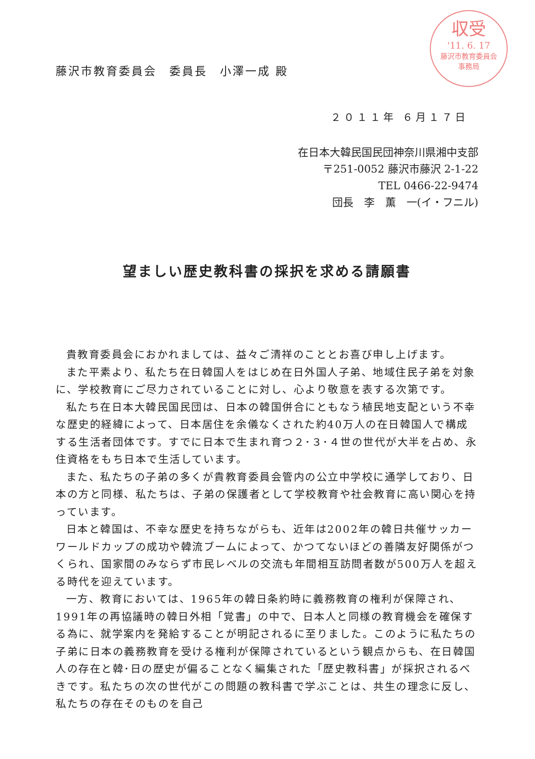収受
'11. 6. 17
藤沢市教育委員会
事務局
藤沢市教育委員会　委員長　小澤一成 殿
２０１１年 ６月１７日
在日本大韓民国民団神奈川県湘中支部
〒251-0052 藤沢市藤沢 2-1-22
TEL 0466-22-9474
団長　李　薫　一(イ・フニル)
望ましい歴史教科書の採択を求める請願書
貴教育委員会におかれましては、益々ご清祥のこととお喜び申し上げます。
また平素より、私たち在日韓国人をはじめ在日外国人子弟、地域住民子弟を対象に、学校教育にご尽力されていることに対し、心より敬意を表する次第です。
私たち在日本大韓民国民団は、日本の韓国併合にともなう植民地支配という不幸な歴史的経緯によって、日本居住を余儀なくされた約40万人の在日韓国人で構成する生活者団体です。すでに日本で生まれ育つ２･３･４世の世代が大半を占め、永住資格をもち日本で生活しています。
また、私たちの子弟の多くが貴教育委員会管内の公立中学校に通学しており、日本の方と同様、私たちは、子弟の保護者として学校教育や社会教育に高い関心を持っています。
日本と韓国は、不幸な歴史を持ちながらも、近年は2002年の韓日共催サッカーワールドカップの成功や韓流ブームによって、かつてないほどの善隣友好関係がつくられ、国家間のみならず市民レベルの交流も年間相互訪問者数が500万人を超える時代を迎えています。
一方、教育においては、1965年の韓日条約時に義務教育の権利が保障され、1991年の再協議時の韓日外相「覚書」の中で、日本人と同様の教育機会を確保する為に、就学案内を発給することが明記されるに至りました。このように私たちの子弟に日本の義務教育を受ける権利が保障されているという観点からも、在日韓国人の存在と韓･日の歴史が偏ることなく編集された「歴史教科書」が採択されるべきです。私たちの次の世代がこの問題の教科書で学ぶことは、共生の理念に反し、私たちの存在そのものを自己